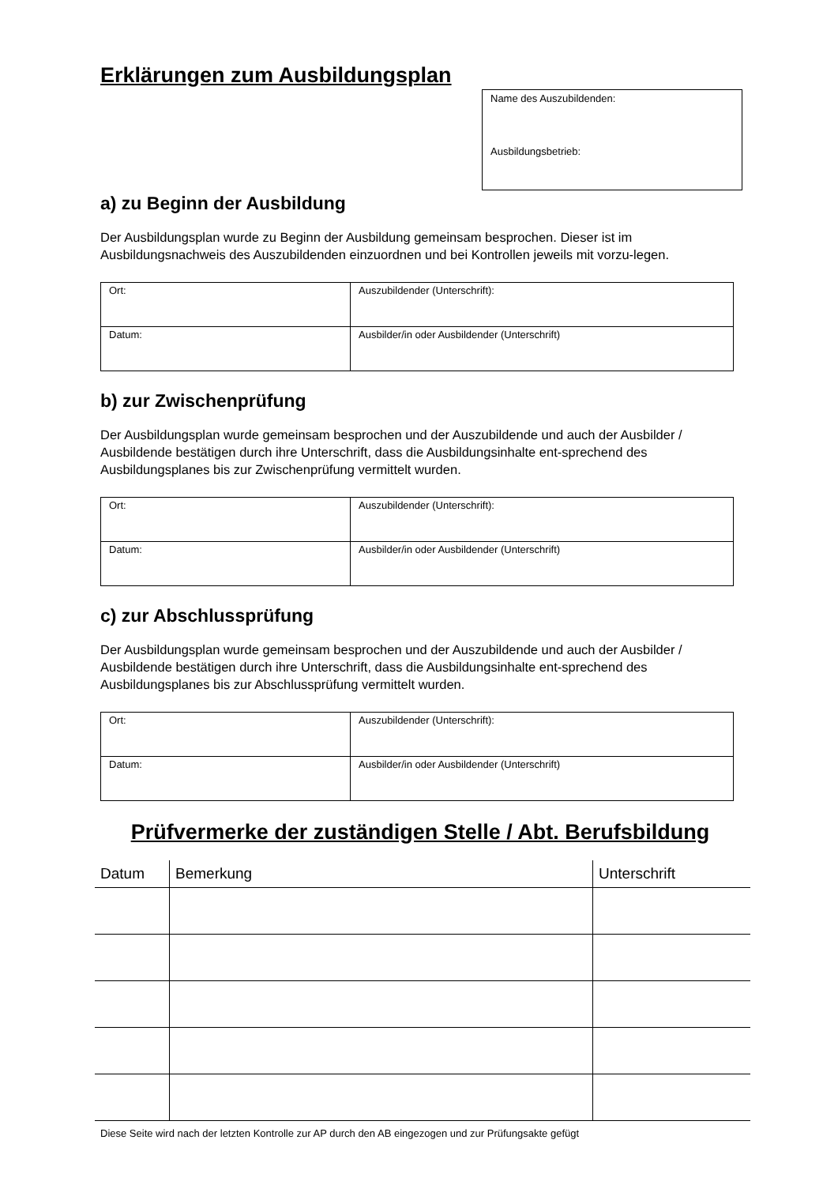Erklärungen zum Ausbildungsplan
Name des Auszubildenden:
Ausbildungsbetrieb:
a) zu Beginn der Ausbildung
Der Ausbildungsplan wurde zu Beginn der Ausbildung gemeinsam besprochen. Dieser ist im Ausbildungsnachweis des Auszubildenden einzuordnen und bei Kontrollen jeweils mit vorzu-legen.
| Ort: | Auszubildender (Unterschrift): |
| Datum: | Ausbilder/in oder Ausbildender (Unterschrift) |
b) zur Zwischenprüfung
Der Ausbildungsplan wurde gemeinsam besprochen und der Auszubildende und auch der Ausbilder / Ausbildende bestätigen durch ihre Unterschrift, dass die Ausbildungsinhalte ent-sprechend des Ausbildungsplanes bis zur Zwischenprüfung vermittelt wurden.
| Ort: | Auszubildender (Unterschrift): |
| Datum: | Ausbilder/in oder Ausbildender (Unterschrift) |
c) zur Abschlussprüfung
Der Ausbildungsplan wurde gemeinsam besprochen und der Auszubildende und auch der Ausbilder / Ausbildende bestätigen durch ihre Unterschrift, dass die Ausbildungsinhalte ent-sprechend des Ausbildungsplanes bis zur Abschlussprüfung vermittelt wurden.
| Ort: | Auszubildender (Unterschrift): |
| Datum: | Ausbilder/in oder Ausbildender (Unterschrift) |
Prüfvermerke der zuständigen Stelle / Abt. Berufsbildung
| Datum | Bemerkung | Unterschrift |
| --- | --- | --- |
Diese Seite wird nach der letzten Kontrolle zur AP durch den AB eingezogen und zur Prüfungsakte gefügt